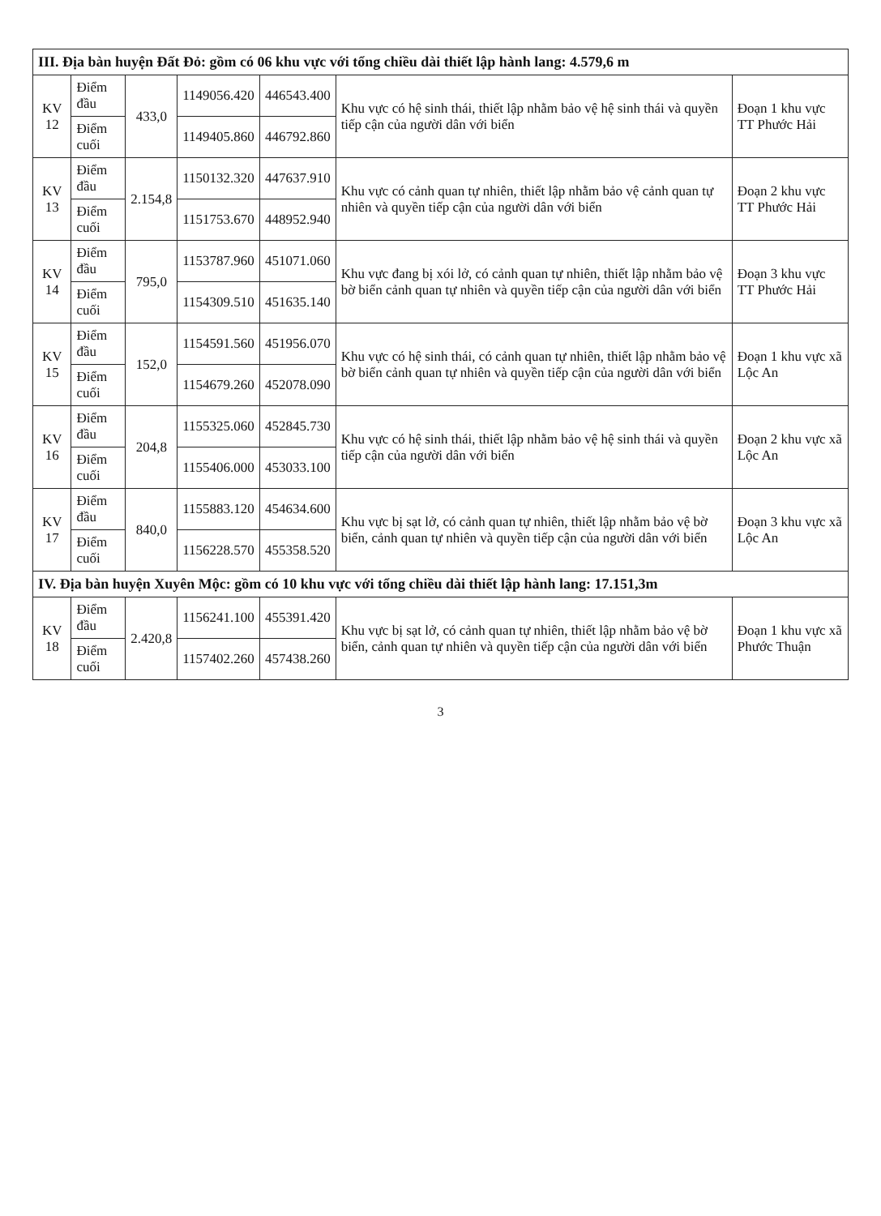| III. Địa bàn huyện Đất Đỏ: gồm có 06 khu vực với tổng chiều dài thiết lập hành lang: 4.579,6 m | | | | | | |
| KV 12 | Điểm đầu | 433,0 | 1149056.420 | 446543.400 | Khu vực có hệ sinh thái, thiết lập nhằm bảo vệ hệ sinh thái và quyền tiếp cận của người dân với biển | Đoạn 1 khu vực TT Phước Hải |
| | Điểm cuối | | 1149405.860 | 446792.860 | | |
| KV 13 | Điểm đầu | 2.154,8 | 1150132.320 | 447637.910 | Khu vực có cảnh quan tự nhiên, thiết lập nhằm bảo vệ cảnh quan tự nhiên và quyền tiếp cận của người dân với biển | Đoạn 2 khu vực TT Phước Hải |
| | Điểm cuối | | 1151753.670 | 448952.940 | | |
| KV 14 | Điểm đầu | 795,0 | 1153787.960 | 451071.060 | Khu vực đang bị xói lở, có cảnh quan tự nhiên, thiết lập nhằm bảo vệ bờ biển cảnh quan tự nhiên và quyền tiếp cận của người dân với biển | Đoạn 3 khu vực TT Phước Hải |
| | Điểm cuối | | 1154309.510 | 451635.140 | | |
| KV 15 | Điểm đầu | 152,0 | 1154591.560 | 451956.070 | Khu vực có hệ sinh thái, có cảnh quan tự nhiên, thiết lập nhằm bảo vệ bờ biển cảnh quan tự nhiên và quyền tiếp cận của người dân với biển | Đoạn 1 khu vực xã Lộc An |
| | Điểm cuối | | 1154679.260 | 452078.090 | | |
| KV 16 | Điểm đầu | 204,8 | 1155325.060 | 452845.730 | Khu vực có hệ sinh thái, thiết lập nhằm bảo vệ hệ sinh thái và quyền tiếp cận của người dân với biển | Đoạn 2 khu vực xã Lộc An |
| | Điểm cuối | | 1155406.000 | 453033.100 | | |
| KV 17 | Điểm đầu | 840,0 | 1155883.120 | 454634.600 | Khu vực bị sạt lở, có cảnh quan tự nhiên, thiết lập nhằm bảo vệ bờ biển, cảnh quan tự nhiên và quyền tiếp cận của người dân với biển | Đoạn 3 khu vực xã Lộc An |
| | Điểm cuối | | 1156228.570 | 455358.520 | | |
| IV. Địa bàn huyện Xuyên Mộc: gồm có 10 khu vực với tổng chiều dài thiết lập hành lang: 17.151,3m | | | | | | |
| KV 18 | Điểm đầu | 2.420,8 | 1156241.100 | 455391.420 | Khu vực bị sạt lở, có cảnh quan tự nhiên, thiết lập nhằm bảo vệ bờ biển, cảnh quan tự nhiên và quyền tiếp cận của người dân với biển | Đoạn 1 khu vực xã Phước Thuận |
| | Điểm cuối | | 1157402.260 | 457438.260 | | |
3